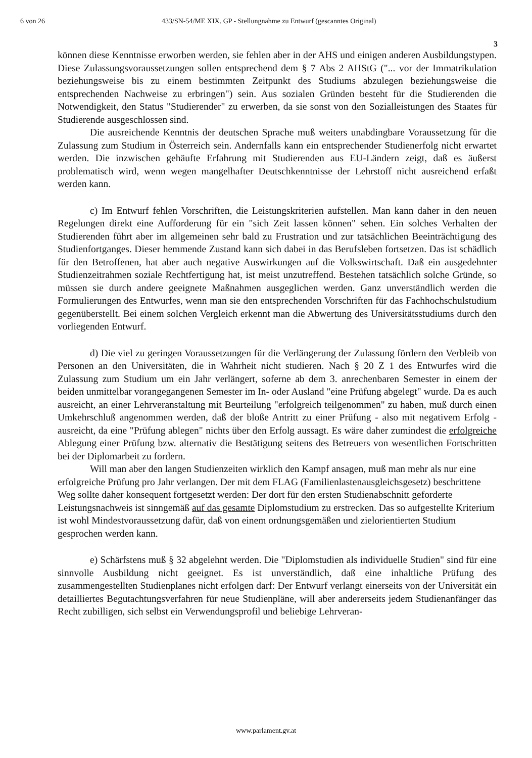6 von 26 433/SN-54/ME XIX. GP - Stellungnahme zu Entwurf (gescanntes Original)
3
können diese Kenntnisse erworben werden, sie fehlen aber in der AHS und einigen anderen Ausbildungstypen. Diese Zulassungsvoraussetzungen sollen entsprechend dem § 7 Abs 2 AHStG ("... vor der Immatrikulation beziehungsweise bis zu einem bestimmten Zeitpunkt des Studiums abzulegen beziehungsweise die entsprechenden Nachweise zu erbringen") sein. Aus sozialen Gründen besteht für die Studierenden die Notwendigkeit, den Status "Studierender" zu erwerben, da sie sonst von den Sozialleistungen des Staates für Studierende ausgeschlossen sind.
Die ausreichende Kenntnis der deutschen Sprache muß weiters unabdingbare Voraussetzung für die Zulassung zum Studium in Österreich sein. Andernfalls kann ein entsprechender Studienerfolg nicht erwartet werden. Die inzwischen gehäufte Erfahrung mit Studierenden aus EU-Ländern zeigt, daß es äußerst problematisch wird, wenn wegen mangelhafter Deutschkenntnisse der Lehrstoff nicht ausreichend erfaßt werden kann.
c) Im Entwurf fehlen Vorschriften, die Leistungskriterien aufstellen. Man kann daher in den neuen Regelungen direkt eine Aufforderung für ein "sich Zeit lassen können" sehen. Ein solches Verhalten der Studierenden führt aber im allgemeinen sehr bald zu Frustration und zur tatsächlichen Beeinträchtigung des Studienfortganges. Dieser hemmende Zustand kann sich dabei in das Berufsleben fortsetzen. Das ist schädlich für den Betroffenen, hat aber auch negative Auswirkungen auf die Volkswirtschaft. Daß ein ausgedehnter Studienzeitrahmen soziale Rechtfertigung hat, ist meist unzutreffend. Bestehen tatsächlich solche Gründe, so müssen sie durch andere geeignete Maßnahmen ausgeglichen werden. Ganz unverständlich werden die Formulierungen des Entwurfes, wenn man sie den entsprechenden Vorschriften für das Fachhochschulstudium gegenüberstellt. Bei einem solchen Vergleich erkennt man die Abwertung des Universitätsstudiums durch den vorliegenden Entwurf.
d) Die viel zu geringen Voraussetzungen für die Verlängerung der Zulassung fördern den Verbleib von Personen an den Universitäten, die in Wahrheit nicht studieren. Nach § 20 Z 1 des Entwurfes wird die Zulassung zum Studium um ein Jahr verlängert, soferne ab dem 3. anrechenbaren Semester in einem der beiden unmittelbar vorangegangenen Semester im In- oder Ausland "eine Prüfung abgelegt" wurde. Da es auch ausreicht, an einer Lehrveranstaltung mit Beurteilung "erfolgreich teilgenommen" zu haben, muß durch einen Umkehrschluß angenommen werden, daß der bloße Antritt zu einer Prüfung - also mit negativem Erfolg - ausreicht, da eine "Prüfung ablegen" nichts über den Erfolg aussagt. Es wäre daher zumindest die erfolgreiche Ablegung einer Prüfung bzw. alternativ die Bestätigung seitens des Betreuers von wesentlichen Fortschritten bei der Diplomarbeit zu fordern.
Will man aber den langen Studienzeiten wirklich den Kampf ansagen, muß man mehr als nur eine erfolgreiche Prüfung pro Jahr verlangen. Der mit dem FLAG (Familienlastenausgleichsgesetz) beschrittene Weg sollte daher konsequent fortgesetzt werden: Der dort für den ersten Studienabschnitt geforderte Leistungsnachweis ist sinngemäß auf das gesamte Diplomstudium zu erstrecken. Das so aufgestellte Kriterium ist wohl Mindestvoraussetzung dafür, daß von einem ordnungsgemäßen und zielorientierten Studium gesprochen werden kann.
e) Schärfstens muß § 32 abgelehnt werden. Die "Diplomstudien als individuelle Studien" sind für eine sinnvolle Ausbildung nicht geeignet. Es ist unverständlich, daß eine inhaltliche Prüfung des zusammengestellten Studienplanes nicht erfolgen darf: Der Entwurf verlangt einerseits von der Universität ein detailliertes Begutachtungsverfahren für neue Studienpläne, will aber andererseits jedem Studienanfänger das Recht zubilligen, sich selbst ein Verwendungsprofil und beliebige Lehrveran-
www.parlament.gv.at